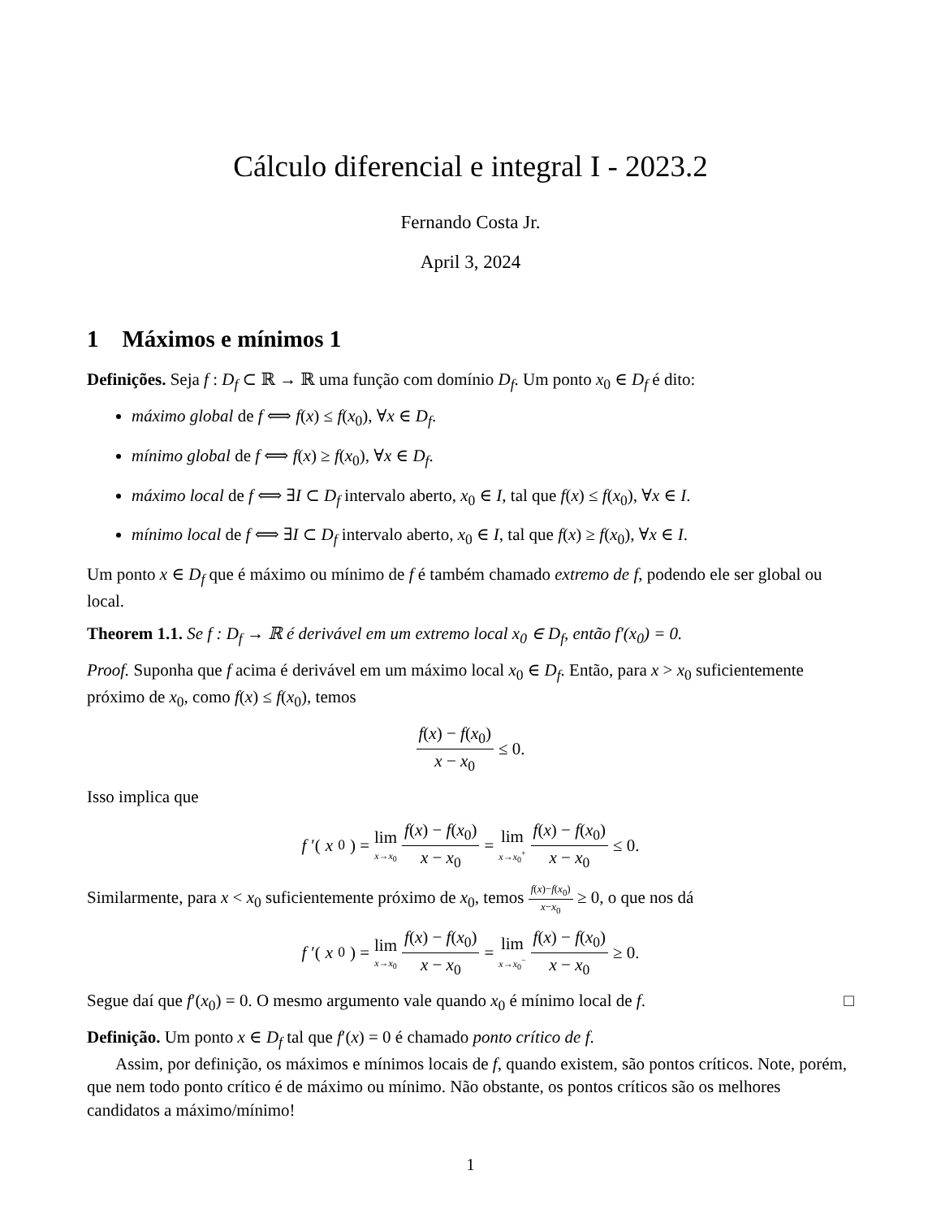Cálculo diferencial e integral I - 2023.2
Fernando Costa Jr.
April 3, 2024
1 Máximos e mínimos 1
Definições. Seja f : D<sub>f</sub> ⊂ ℝ → ℝ uma função com domínio D<sub>f</sub>. Um ponto x<sub>0</sub> ∈ D<sub>f</sub> é dito:
máximo global de f ⟺ f(x) ≤ f(x<sub>0</sub>), ∀x ∈ D<sub>f</sub>.
mínimo global de f ⟺ f(x) ≥ f(x<sub>0</sub>), ∀x ∈ D<sub>f</sub>.
máximo local de f ⟺ ∃I ⊂ D<sub>f</sub> intervalo aberto, x<sub>0</sub> ∈ I, tal que f(x) ≤ f(x<sub>0</sub>), ∀x ∈ I.
mínimo local de f ⟺ ∃I ⊂ D<sub>f</sub> intervalo aberto, x<sub>0</sub> ∈ I, tal que f(x) ≥ f(x<sub>0</sub>), ∀x ∈ I.
Um ponto x ∈ D<sub>f</sub> que é máximo ou mínimo de f é também chamado extremo de f, podendo ele ser global ou local.
Theorem 1.1. Se f : D<sub>f</sub> → ℝ é derivável em um extremo local x<sub>0</sub> ∈ D<sub>f</sub>, então f′(x<sub>0</sub>) = 0.
Proof. Suponha que f acima é derivável em um máximo local x<sub>0</sub> ∈ D<sub>f</sub>. Então, para x > x<sub>0</sub> suficientemente próximo de x<sub>0</sub>, como f(x) ≤ f(x<sub>0</sub>), temos
f(x) − f(x<sub>0</sub>) x − x<sub>0</sub> ≤ 0.
Isso implica que
f ′(x<sub>0</sub>) = lim x→x<sub>0</sub> f(x) − f(x<sub>0</sub>) x − x<sub>0</sub> = lim x→x<sub>0</sub><sup>+</sup> f(x) − f(x<sub>0</sub>) x − x<sub>0</sub> ≤ 0.
Similarmente, para x < x<sub>0</sub> suficientemente próximo de x<sub>0</sub>, temos f(x)−f(x<sub>0</sub>) x−x<sub>0</sub> ≥ 0, o que nos dá
f ′(x<sub>0</sub>) = lim x→x<sub>0</sub> f(x) − f(x<sub>0</sub>) x − x<sub>0</sub> = lim x→x<sub>0</sub><sup>−</sup> f(x) − f(x<sub>0</sub>) x − x<sub>0</sub> ≥ 0.
Segue daí que f′(x<sub>0</sub>) = 0. O mesmo argumento vale quando x<sub>0</sub> é mínimo local de f. □
Definição. Um ponto x ∈ D<sub>f</sub> tal que f′(x) = 0 é chamado ponto crítico de f.
Assim, por definição, os máximos e mínimos locais de f, quando existem, são pontos críticos. Note, porém, que nem todo ponto crítico é de máximo ou mínimo. Não obstante, os pontos críticos são os melhores candidatos a máximo/mínimo!
1